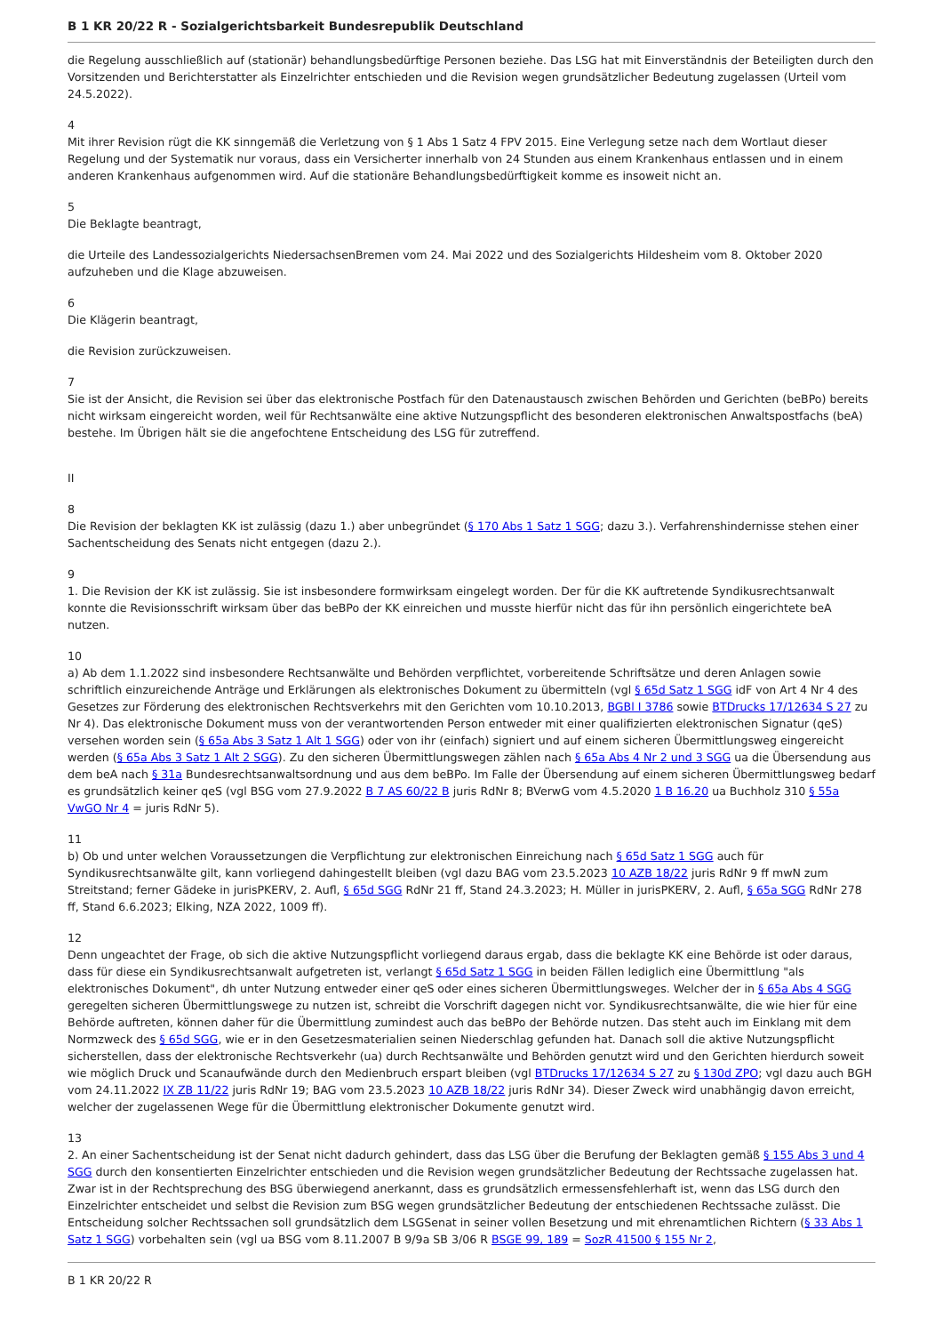B 1 KR 20/22 R - Sozialgerichtsbarkeit Bundesrepublik Deutschland
die Regelung ausschließlich auf (stationär) behandlungsbedürftige Personen beziehe. Das LSG hat mit Einverständnis der Beteiligten durch den Vorsitzenden und Berichterstatter als Einzelrichter entschieden und die Revision wegen grundsätzlicher Bedeutung zugelassen (Urteil vom 24.5.2022).
4
Mit ihrer Revision rügt die KK sinngemäß die Verletzung von § 1 Abs 1 Satz 4 FPV 2015. Eine Verlegung setze nach dem Wortlaut dieser Regelung und der Systematik nur voraus, dass ein Versicherter innerhalb von 24 Stunden aus einem Krankenhaus entlassen und in einem anderen Krankenhaus aufgenommen wird. Auf die stationäre Behandlungsbedürftigkeit komme es insoweit nicht an.
5
Die Beklagte beantragt,
die Urteile des Landessozialgerichts NiedersachsenBremen vom 24. Mai 2022 und des Sozialgerichts Hildesheim vom 8. Oktober 2020 aufzuheben und die Klage abzuweisen.
6
Die Klägerin beantragt,
die Revision zurückzuweisen.
7
Sie ist der Ansicht, die Revision sei über das elektronische Postfach für den Datenaustausch zwischen Behörden und Gerichten (beBPo) bereits nicht wirksam eingereicht worden, weil für Rechtsanwälte eine aktive Nutzungspflicht des besonderen elektronischen Anwaltspostfachs (beA) bestehe. Im Übrigen hält sie die angefochtene Entscheidung des LSG für zutreffend.
II
8
Die Revision der beklagten KK ist zulässig (dazu 1.) aber unbegründet (§ 170 Abs 1 Satz 1 SGG; dazu 3.). Verfahrenshindernisse stehen einer Sachentscheidung des Senats nicht entgegen (dazu 2.).
9
1. Die Revision der KK ist zulässig. Sie ist insbesondere formwirksam eingelegt worden. Der für die KK auftretende Syndikusrechtsanwalt konnte die Revisionsschrift wirksam über das beBPo der KK einreichen und musste hierfür nicht das für ihn persönlich eingerichtete beA nutzen.
10
a) Ab dem 1.1.2022 sind insbesondere Rechtsanwälte und Behörden verpflichtet, vorbereitende Schriftsätze und deren Anlagen sowie schriftlich einzureichende Anträge und Erklärungen als elektronisches Dokument zu übermitteln (vgl § 65d Satz 1 SGG idF von Art 4 Nr 4 des Gesetzes zur Förderung des elektronischen Rechtsverkehrs mit den Gerichten vom 10.10.2013, BGBl I 3786 sowie BTDrucks 17/12634 S 27 zu Nr 4). Das elektronische Dokument muss von der verantwortenden Person entweder mit einer qualifizierten elektronischen Signatur (qeS) versehen worden sein (§ 65a Abs 3 Satz 1 Alt 1 SGG) oder von ihr (einfach) signiert und auf einem sicheren Übermittlungsweg eingereicht werden (§ 65a Abs 3 Satz 1 Alt 2 SGG). Zu den sicheren Übermittlungswegen zählen nach § 65a Abs 4 Nr 2 und 3 SGG ua die Übersendung aus dem beA nach § 31a Bundesrechtsanwaltsordnung und aus dem beBPo. Im Falle der Übersendung auf einem sicheren Übermittlungsweg bedarf es grundsätzlich keiner qeS (vgl BSG vom 27.9.2022 B 7 AS 60/22 B juris RdNr 8; BVerwG vom 4.5.2020 1 B 16.20 ua Buchholz 310 § 55a VwGO Nr 4 = juris RdNr 5).
11
b) Ob und unter welchen Voraussetzungen die Verpflichtung zur elektronischen Einreichung nach § 65d Satz 1 SGG auch für Syndikusrechtsanwälte gilt, kann vorliegend dahingestellt bleiben (vgl dazu BAG vom 23.5.2023 10 AZB 18/22 juris RdNr 9 ff mwN zum Streitstand; ferner Gädeke in jurisPKERV, 2. Aufl, § 65d SGG RdNr 21 ff, Stand 24.3.2023; H. Müller in jurisPKERV, 2. Aufl, § 65a SGG RdNr 278 ff, Stand 6.6.2023; Elking, NZA 2022, 1009 ff).
12
Denn ungeachtet der Frage, ob sich die aktive Nutzungspflicht vorliegend daraus ergab, dass die beklagte KK eine Behörde ist oder daraus, dass für diese ein Syndikusrechtsanwalt aufgetreten ist, verlangt § 65d Satz 1 SGG in beiden Fällen lediglich eine Übermittlung "als elektronisches Dokument", dh unter Nutzung entweder einer qeS oder eines sicheren Übermittlungsweges. Welcher der in § 65a Abs 4 SGG geregelten sicheren Übermittlungswege zu nutzen ist, schreibt die Vorschrift dagegen nicht vor. Syndikusrechtsanwälte, die wie hier für eine Behörde auftreten, können daher für die Übermittlung zumindest auch das beBPo der Behörde nutzen. Das steht auch im Einklang mit dem Normzweck des § 65d SGG, wie er in den Gesetzesmaterialien seinen Niederschlag gefunden hat. Danach soll die aktive Nutzungspflicht sicherstellen, dass der elektronische Rechtsverkehr (ua) durch Rechtsanwälte und Behörden genutzt wird und den Gerichten hierdurch soweit wie möglich Druck und Scanaufwände durch den Medienbruch erspart bleiben (vgl BTDrucks 17/12634 S 27 zu § 130d ZPO; vgl dazu auch BGH vom 24.11.2022 IX ZB 11/22 juris RdNr 19; BAG vom 23.5.2023 10 AZB 18/22 juris RdNr 34). Dieser Zweck wird unabhängig davon erreicht, welcher der zugelassenen Wege für die Übermittlung elektronischer Dokumente genutzt wird.
13
2. An einer Sachentscheidung ist der Senat nicht dadurch gehindert, dass das LSG über die Berufung der Beklagten gemäß § 155 Abs 3 und 4 SGG durch den konsentierten Einzelrichter entschieden und die Revision wegen grundsätzlicher Bedeutung der Rechtssache zugelassen hat. Zwar ist in der Rechtsprechung des BSG überwiegend anerkannt, dass es grundsätzlich ermessensfehlerhaft ist, wenn das LSG durch den Einzelrichter entscheidet und selbst die Revision zum BSG wegen grundsätzlicher Bedeutung der entschiedenen Rechtssache zulässt. Die Entscheidung solcher Rechtssachen soll grundsätzlich dem LSGSenat in seiner vollen Besetzung und mit ehrenamtlichen Richtern (§ 33 Abs 1 Satz 1 SGG) vorbehalten sein (vgl ua BSG vom 8.11.2007 B 9/9a SB 3/06 R BSGE 99, 189 = SozR 41500 § 155 Nr 2,
B 1 KR 20/22 R